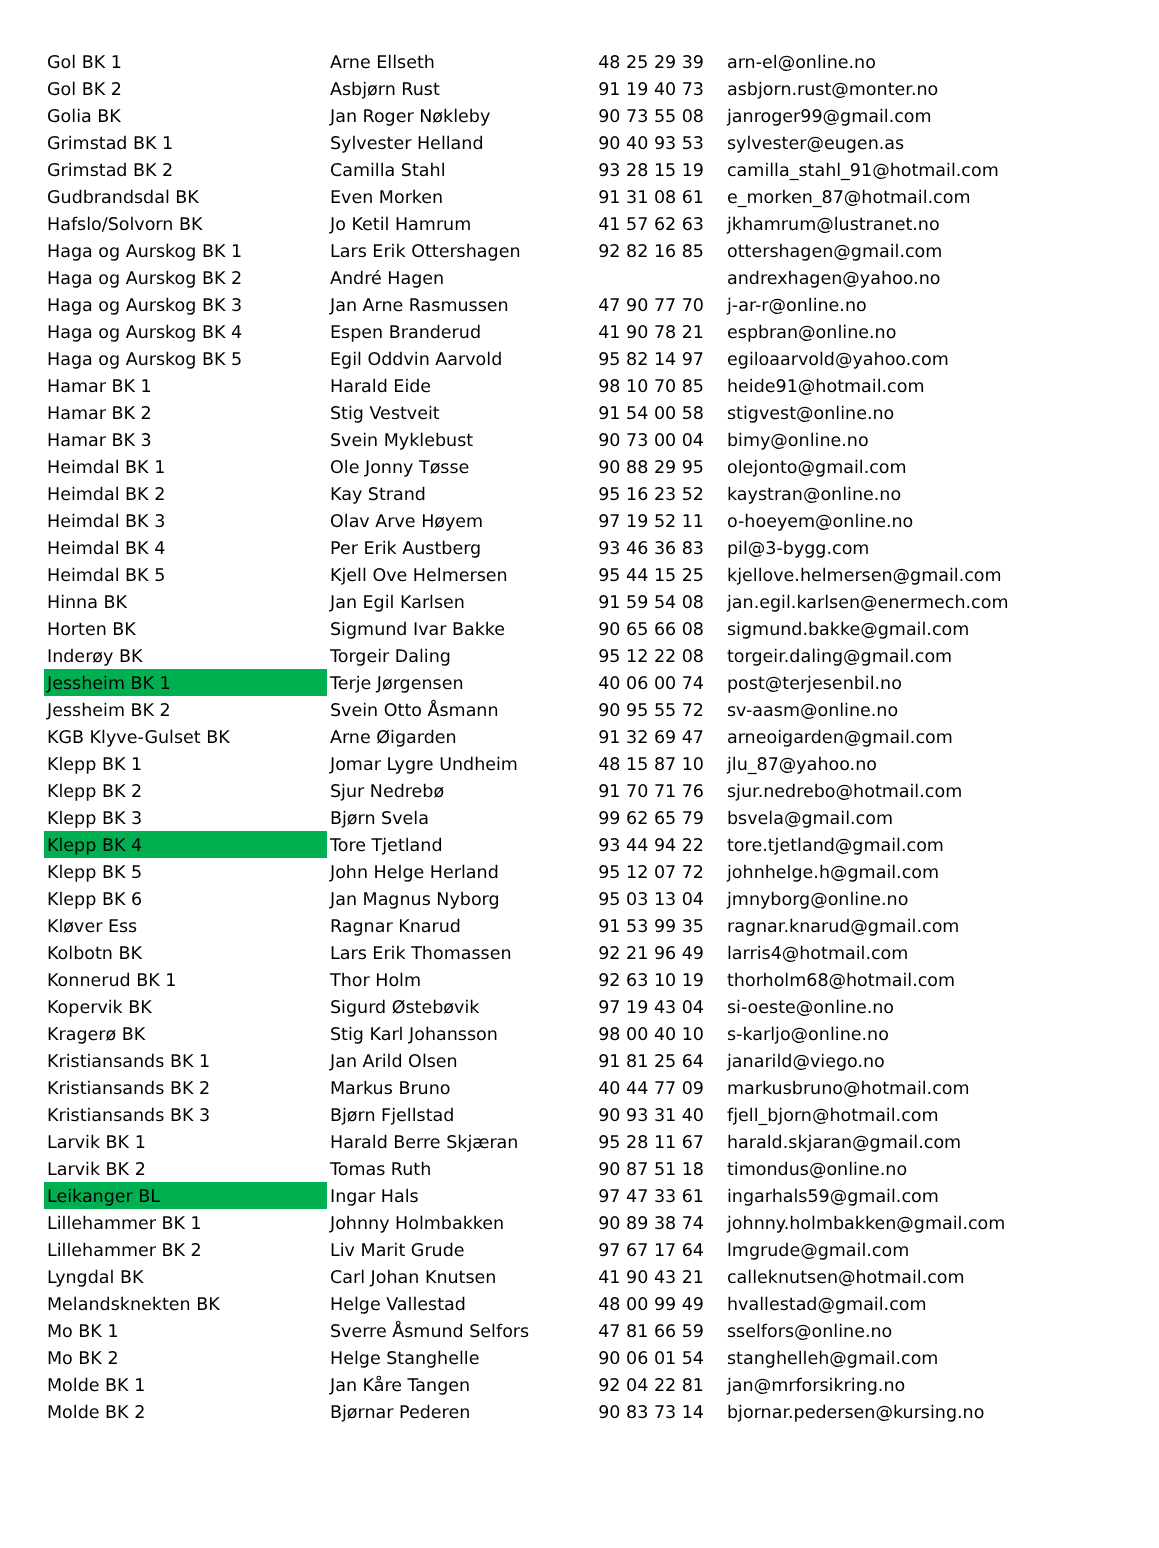| Gol BK 1 | Arne Ellseth | 48 25 29 39 | arn-el@online.no |
| Gol BK 2 | Asbjørn Rust | 91 19 40 73 | asbjorn.rust@monter.no |
| Golia BK | Jan Roger Nøkleby | 90 73 55 08 | janroger99@gmail.com |
| Grimstad BK 1 | Sylvester Helland | 90 40 93 53 | sylvester@eugen.as |
| Grimstad BK 2 | Camilla Stahl | 93 28 15 19 | camilla_stahl_91@hotmail.com |
| Gudbrandsdal BK | Even Morken | 91 31 08 61 | e_morken_87@hotmail.com |
| Hafslo/Solvorn BK | Jo Ketil Hamrum | 41 57 62 63 | jkhamrum@lustranet.no |
| Haga og Aurskog BK 1 | Lars Erik Ottershagen | 92 82 16 85 | ottershagen@gmail.com |
| Haga og Aurskog BK 2 | André Hagen | | andrexhagen@yahoo.no |
| Haga og Aurskog BK 3 | Jan Arne Rasmussen | 47 90 77 70 | j-ar-r@online.no |
| Haga og Aurskog BK 4 | Espen Branderud | 41 90 78 21 | espbran@online.no |
| Haga og Aurskog BK 5 | Egil Oddvin Aarvold | 95 82 14 97 | egiloaarvold@yahoo.com |
| Hamar BK 1 | Harald Eide | 98 10 70 85 | heide91@hotmail.com |
| Hamar BK 2 | Stig Vestveit | 91 54 00 58 | stigvest@online.no |
| Hamar BK 3 | Svein Myklebust | 90 73 00 04 | bimy@online.no |
| Heimdal BK 1 | Ole Jonny Tøsse | 90 88 29 95 | olejonto@gmail.com |
| Heimdal BK 2 | Kay Strand | 95 16 23 52 | kaystran@online.no |
| Heimdal BK 3 | Olav Arve Høyem | 97 19 52 11 | o-hoeyem@online.no |
| Heimdal BK 4 | Per Erik Austberg | 93 46 36 83 | pil@3-bygg.com |
| Heimdal BK 5 | Kjell Ove Helmersen | 95 44 15 25 | kjellove.helmersen@gmail.com |
| Hinna BK | Jan Egil Karlsen | 91 59 54 08 | jan.egil.karlsen@enermech.com |
| Horten BK | Sigmund Ivar Bakke | 90 65 66 08 | sigmund.bakke@gmail.com |
| Inderøy BK | Torgeir Daling | 95 12 22 08 | torgeir.daling@gmail.com |
| Jessheim BK 1 | Terje Jørgensen | 40 06 00 74 | post@terjesenbil.no |
| Jessheim BK 2 | Svein Otto Åsmann | 90 95 55 72 | sv-aasm@online.no |
| KGB Klyve-Gulset BK | Arne Øigarden | 91 32 69 47 | arneoigarden@gmail.com |
| Klepp BK 1 | Jomar Lygre Undheim | 48 15 87 10 | jlu_87@yahoo.no |
| Klepp BK 2 | Sjur Nedrebø | 91 70 71 76 | sjur.nedrebo@hotmail.com |
| Klepp BK 3 | Bjørn Svela | 99 62 65 79 | bsvela@gmail.com |
| Klepp BK 4 | Tore Tjetland | 93 44 94 22 | tore.tjetland@gmail.com |
| Klepp BK 5 | John Helge Herland | 95 12 07 72 | johnhelge.h@gmail.com |
| Klepp BK 6 | Jan Magnus Nyborg | 95 03 13 04 | jmnyborg@online.no |
| Kløver Ess | Ragnar Knarud | 91 53 99 35 | ragnar.knarud@gmail.com |
| Kolbotn BK | Lars Erik Thomassen | 92 21 96 49 | larris4@hotmail.com |
| Konnerud BK 1 | Thor Holm | 92 63 10 19 | thorholm68@hotmail.com |
| Kopervik BK | Sigurd Østebøvik | 97 19 43 04 | si-oeste@online.no |
| Kragerø BK | Stig Karl Johansson | 98 00 40 10 | s-karljo@online.no |
| Kristiansands BK 1 | Jan Arild Olsen | 91 81 25 64 | janarild@viego.no |
| Kristiansands BK 2 | Markus Bruno | 40 44 77 09 | markusbruno@hotmail.com |
| Kristiansands BK 3 | Bjørn Fjellstad | 90 93 31 40 | fjell_bjorn@hotmail.com |
| Larvik BK 1 | Harald Berre Skjæran | 95 28 11 67 | harald.skjaran@gmail.com |
| Larvik BK 2 | Tomas Ruth | 90 87 51 18 | timondus@online.no |
| Leikanger BL | Ingar Hals | 97 47 33 61 | ingarhals59@gmail.com |
| Lillehammer BK 1 | Johnny Holmbakken | 90 89 38 74 | johnny.holmbakken@gmail.com |
| Lillehammer BK 2 | Liv Marit Grude | 97 67 17 64 | lmgrude@gmail.com |
| Lyngdal BK | Carl Johan Knutsen | 41 90 43 21 | calleknutsen@hotmail.com |
| Melandsknekten BK | Helge Vallestad | 48 00 99 49 | hvallestad@gmail.com |
| Mo BK 1 | Sverre Åsmund Selfors | 47 81 66 59 | sselfors@online.no |
| Mo BK 2 | Helge Stanghelle | 90 06 01 54 | stanghelleh@gmail.com |
| Molde BK 1 | Jan Kåre Tangen | 92 04 22 81 | jan@mrforsikring.no |
| Molde BK 2 | Bjørnar Pederen | 90 83 73 14 | bjornar.pedersen@kursing.no |